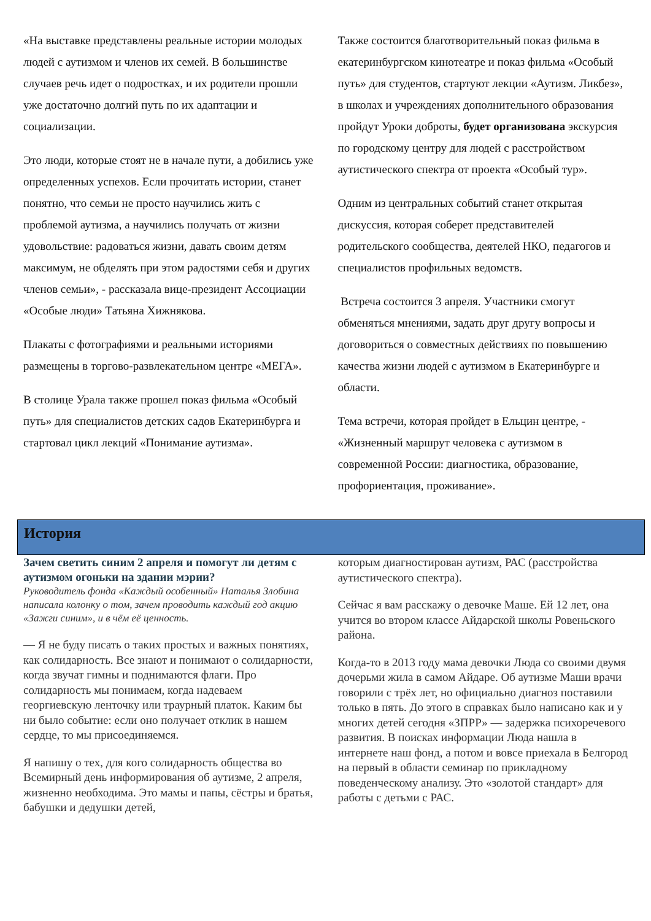«На выставке представлены реальные истории молодых людей с аутизмом и членов их семей. В большинстве случаев речь идет о подростках, и их родители прошли уже достаточно долгий путь по их адаптации и социализации.
Это люди, которые стоят не в начале пути, а добились уже определенных успехов. Если прочитать истории, станет понятно, что семьи не просто научились жить с проблемой аутизма, а научились получать от жизни удовольствие: радоваться жизни, давать своим детям максимум, не обделять при этом радостями себя и других членов семьи», - рассказала вице-президент Ассоциации «Особые люди» Татьяна Хижнякова.
Плакаты с фотографиями и реальными историями размещены в торгово-развлекательном центре «МЕГА».
В столице Урала также прошел показ фильма «Особый путь» для специалистов детских садов Екатеринбурга и стартовал цикл лекций «Понимание аутизма».
Также состоится благотворительный показ фильма в екатеринбургском кинотеатре и показ фильма «Особый путь» для студентов, стартуют лекции «Аутизм. Ликбез», в школах и учреждениях дополнительного образования пройдут Уроки доброты, будет организована экскурсия по городскому центру для людей с расстройством аутистического спектра от проекта «Особый тур».
Одним из центральных событий станет открытая дискуссия, которая соберет представителей родительского сообщества, деятелей НКО, педагогов и специалистов профильных ведомств.
Встреча состоится 3 апреля. Участники смогут обменяться мнениями, задать друг другу вопросы и договориться о совместных действиях по повышению качества жизни людей с аутизмом в Екатеринбурге и области.
Тема встречи, которая пройдет в Ельцин центре, - «Жизненный маршрут человека с аутизмом в современной России: диагностика, образование, профориентация, проживание».
История
Зачем светить синим 2 апреля и помогут ли детям с аутизмом огоньки на здании мэрии?
Руководитель фонда «Каждый особенный» Наталья Злобина написала колонку о том, зачем проводить каждый год акцию «Зажги синим», и в чём её ценность.
— Я не буду писать о таких простых и важных понятиях, как солидарность. Все знают и понимают о солидарности, когда звучат гимны и поднимаются флаги. Про солидарность мы понимаем, когда надеваем георгиевскую ленточку или траурный платок. Каким бы ни было событие: если оно получает отклик в нашем сердце, то мы присоединяемся.
Я напишу о тех, для кого солидарность общества во Всемирный день информирования об аутизме, 2 апреля, жизненно необходима. Это мамы и папы, сёстры и братья, бабушки и дедушки детей,
которым диагностирован аутизм, РАС (расстройства аутистического спектра).
Сейчас я вам расскажу о девочке Маше. Ей 12 лет, она учится во втором классе Айдарской школы Ровеньского района.
Когда-то в 2013 году мама девочки Люда со своими двумя дочерьми жила в самом Айдаре. Об аутизме Маши врачи говорили с трёх лет, но официально диагноз поставили только в пять. До этого в справках было написано как и у многих детей сегодня «ЗПРР» — задержка психоречевого развития. В поисках информации Люда нашла в интернете наш фонд, а потом и вовсе приехала в Белгород на первый в области семинар по прикладному поведенческому анализу. Это «золотой стандарт» для работы с детьми с РАС.